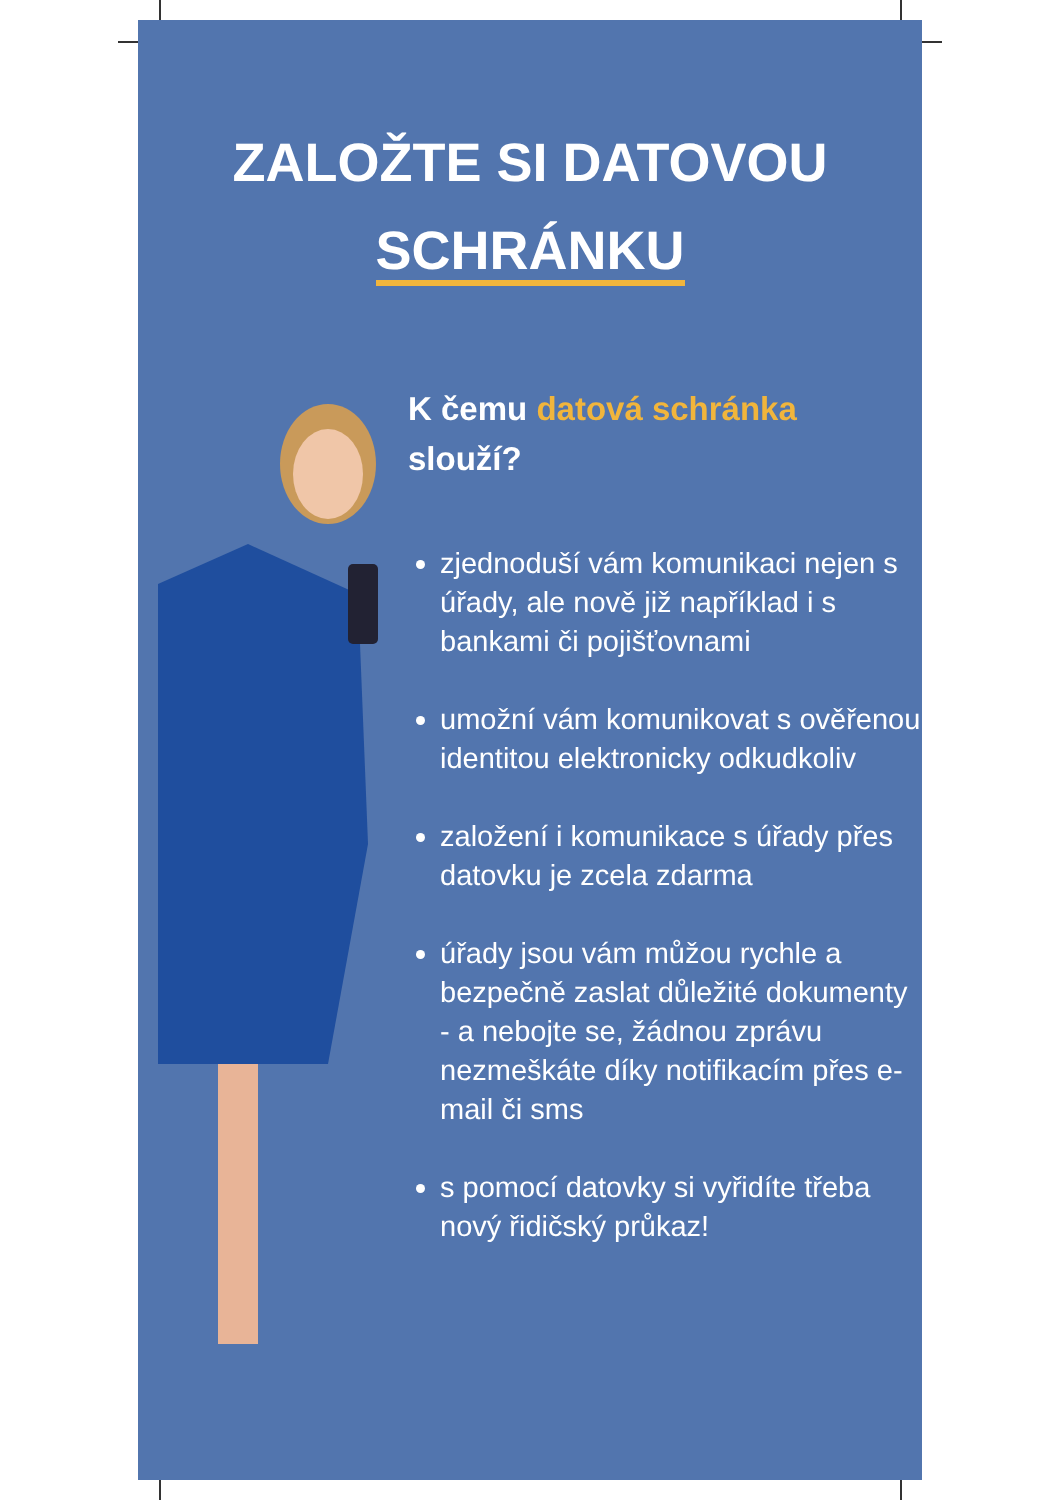ZALOŽTE SI DATOVOU
SCHRÁNKU
K čemu datová schránka
slouží?
zjednoduší vám komunikaci nejen s úřady, ale nově již například i s bankami či pojišťovnami
umožní vám komunikovat s ověřenou identitou elektronicky odkudkoliv
založení i komunikace s úřady přes datovku je zcela zdarma
úřady jsou vám můžou rychle a bezpečně zaslat důležité dokumenty - a nebojte se, žádnou zprávu nezmeškáte díky notifikacím přes e-mail či sms
s pomocí datovky si vyřidíte třeba nový řidičský průkaz!